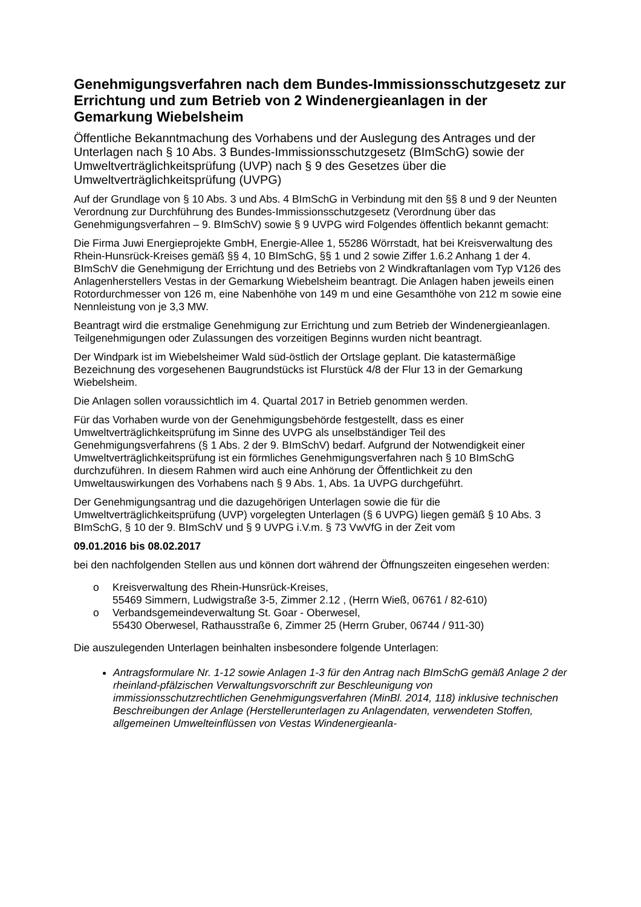Genehmigungsverfahren nach dem Bundes-Immissionsschutzgesetz zur Errichtung und zum Betrieb von 2 Windenergieanlagen in der Gemarkung Wiebelsheim
Öffentliche Bekanntmachung des Vorhabens und der Auslegung des Antrages und der Unterlagen nach § 10 Abs. 3 Bundes-Immissionsschutzgesetz (BImSchG) sowie der Umweltverträglichkeitsprüfung (UVP) nach § 9 des Gesetzes über die Umweltverträglichkeitsprüfung (UVPG)
Auf der Grundlage von § 10 Abs. 3 und Abs. 4 BImSchG in Verbindung mit den §§ 8 und 9 der Neunten Verordnung zur Durchführung des Bundes-Immissionsschutzgesetz (Verordnung über das Genehmigungsverfahren – 9. BImSchV) sowie § 9 UVPG wird Folgendes öffentlich bekannt gemacht:
Die Firma Juwi Energieprojekte GmbH, Energie-Allee 1, 55286 Wörrstadt, hat bei Kreisverwaltung des Rhein-Hunsrück-Kreises gemäß §§ 4, 10 BImSchG, §§ 1 und 2 sowie Ziffer 1.6.2 Anhang 1 der 4. BImSchV die Genehmigung der Errichtung und des Betriebs von 2 Windkraftanlagen vom Typ V126 des Anlagenherstellers Vestas in der Gemarkung Wiebelsheim beantragt. Die Anlagen haben jeweils einen Rotordurchmesser von 126 m, eine Nabenhöhe von 149 m und eine Gesamthöhe von 212 m sowie eine Nennleistung von je 3,3 MW.
Beantragt wird die erstmalige Genehmigung zur Errichtung und zum Betrieb der Windenergieanlagen. Teilgenehmigungen oder Zulassungen des vorzeitigen Beginns wurden nicht beantragt.
Der Windpark ist im Wiebelsheimer Wald süd-östlich der Ortslage geplant. Die katastermäßige Bezeichnung des vorgesehenen Baugrundstücks ist Flurstück 4/8 der Flur 13 in der Gemarkung Wiebelsheim.
Die Anlagen sollen voraussichtlich im 4. Quartal 2017 in Betrieb genommen werden.
Für das Vorhaben wurde von der Genehmigungsbehörde festgestellt, dass es einer Umweltverträglichkeitsprüfung im Sinne des UVPG als unselbständiger Teil des Genehmigungsverfahrens (§ 1 Abs. 2 der 9. BImSchV) bedarf. Aufgrund der Notwendigkeit einer Umweltverträglichkeitsprüfung ist ein förmliches Genehmigungsverfahren nach § 10 BImSchG durchzuführen. In diesem Rahmen wird auch eine Anhörung der Öffentlichkeit zu den Umweltauswirkungen des Vorhabens nach § 9 Abs. 1, Abs. 1a UVPG durchgeführt.
Der Genehmigungsantrag und die dazugehörigen Unterlagen sowie die für die Umweltverträglichkeitsprüfung (UVP) vorgelegten Unterlagen (§ 6 UVPG) liegen gemäß § 10 Abs. 3 BImSchG, § 10 der 9. BImSchV und § 9 UVPG i.V.m. § 73 VwVfG in der Zeit vom
09.01.2016 bis 08.02.2017
bei den nachfolgenden Stellen aus und können dort während der Öffnungszeiten eingesehen werden:
o Kreisverwaltung des Rhein-Hunsrück-Kreises,
55469 Simmern, Ludwigstraße 3-5, Zimmer 2.12 , (Herrn Wieß, 06761 / 82-610)
o Verbandsgemeindeverwaltung St. Goar - Oberwesel,
55430 Oberwesel, Rathausstraße 6, Zimmer 25 (Herrn Gruber, 06744 / 911-30)
Die auszulegenden Unterlagen beinhalten insbesondere folgende Unterlagen:
Antragsformulare Nr. 1-12 sowie Anlagen 1-3 für den Antrag nach BImSchG gemäß Anlage 2 der rheinland-pfälzischen Verwaltungsvorschrift zur Beschleunigung von immissionsschutzrechtlichen Genehmigungsverfahren (MinBl. 2014, 118) inklusive technischen Beschreibungen der Anlage (Herstellerunterlagen zu Anlagendaten, verwendeten Stoffen, allgemeinen Umwelteinflüssen von Vestas Windenergieanla-